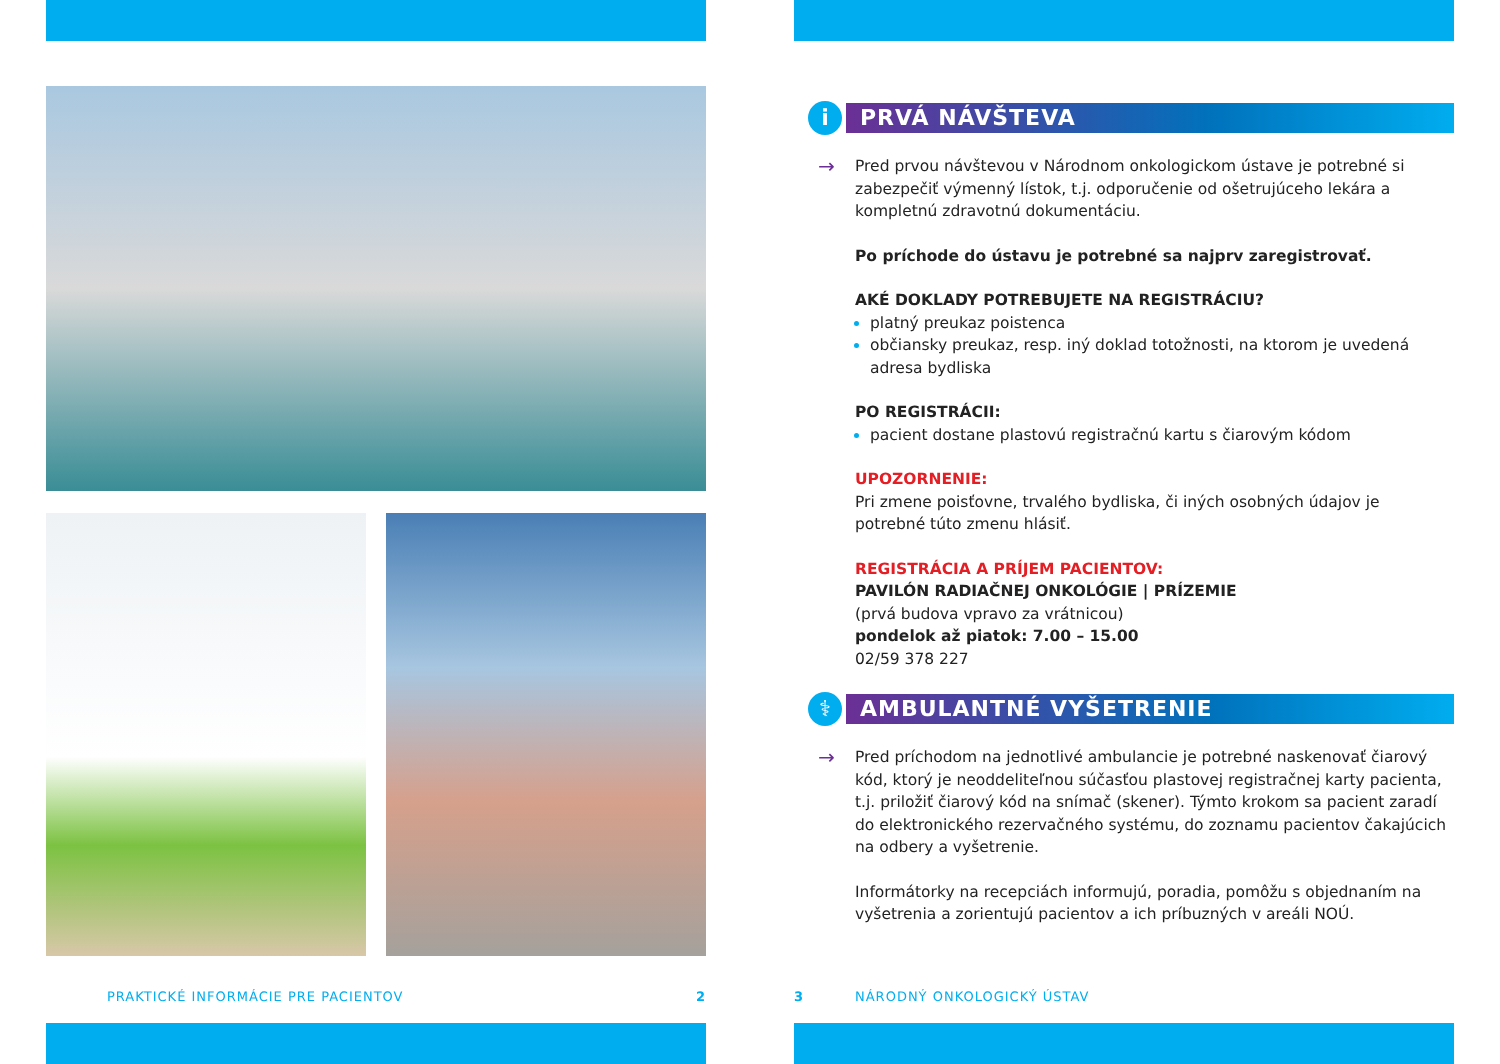PRAKTICKÉ INFORMÁCIE PRE PACIENTOV 2
i
PRVÁ NÁVŠTEVA
→
Pred prvou návštevou v Národnom onkologickom ústave je potrebné si zabezpečiť výmenný lístok, t.j. odporučenie od ošetrujúceho lekára a kompletnú zdravotnú dokumentáciu.
Po príchode do ústavu je potrebné sa najprv zaregistrovať.
AKÉ DOKLADY POTREBUJETE NA REGISTRÁCIU?
platný preukaz poistenca
občiansky preukaz, resp. iný doklad totožnosti, na ktorom je uvedená adresa bydliska
PO REGISTRÁCII:
pacient dostane plastovú registračnú kartu s čiarovým kódom
UPOZORNENIE:
Pri zmene poisťovne, trvalého bydliska, či iných osobných údajov je potrebné túto zmenu hlásiť.
REGISTRÁCIA A PRÍJEM PACIENTOV:
PAVILÓN RADIAČNEJ ONKOLÓGIE | PRÍZEMIE
(prvá budova vpravo za vrátnicou)
pondelok až piatok: 7.00 – 15.00
02/59 378 227
⚕
AMBULANTNÉ VYŠETRENIE
→
Pred príchodom na jednotlivé ambulancie je potrebné naskenovať čiarový kód, ktorý je neoddeliteľnou súčasťou plastovej registračnej karty pacienta, t.j. priložiť čiarový kód na snímač (skener). Týmto krokom sa pacient zaradí do elektronického rezervačného systému, do zoznamu pacientov čakajúcich na odbery a vyšetrenie.
Informátorky na recepciách informujú, poradia, pomôžu s objednaním na vyšetrenia a zorientujú pacientov a ich príbuzných v areáli NOÚ.
3 NÁRODNÝ ONKOLOGICKÝ ÚSTAV